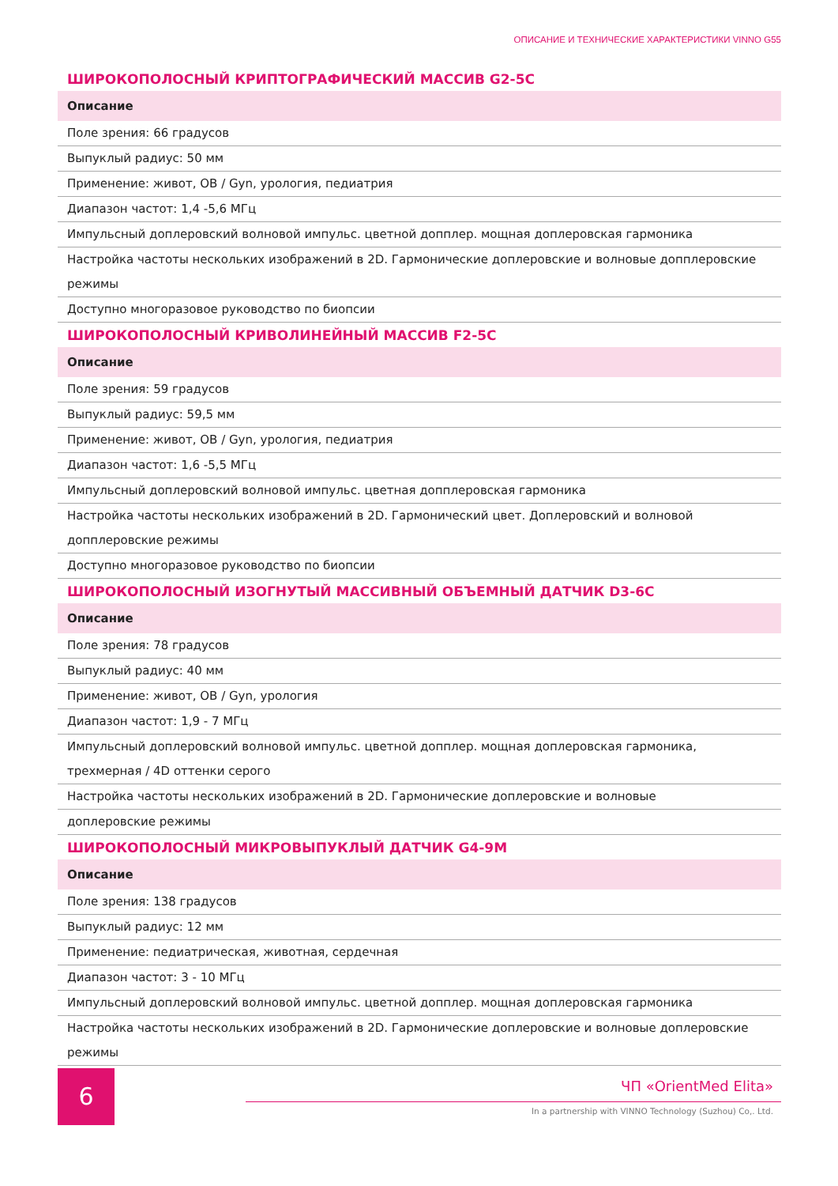ОПИСАНИЕ И ТЕХНИЧЕСКИЕ ХАРАКТЕРИСТИКИ VINNO G55
ШИРОКОПОЛОСНЫЙ КРИПТОГРАФИЧЕСКИЙ МАССИВ G2-5C
| Описание |
| --- |
| Поле зрения: 66 градусов |
| Выпуклый радиус: 50 мм |
| Применение: живот, OB / Gyn, урология, педиатрия |
| Диапазон частот: 1,4 -5,6 МГц |
| Импульсный доплеровский волновой импульс. цветной допплер. мощная доплеровская гармоника |
| Настройка частоты нескольких изображений в 2D. Гармонические доплеровские и волновые допплеровские режимы |
| Доступно многоразовое руководство по биопсии |
ШИРОКОПОЛОСНЫЙ КРИВОЛИНЕЙНЫЙ МАССИВ F2-5C
| Описание |
| --- |
| Поле зрения: 59 градусов |
| Выпуклый радиус: 59,5 мм |
| Применение: живот, OB / Gyn, урология, педиатрия |
| Диапазон частот: 1,6 -5,5 МГц |
| Импульсный доплеровский волновой импульс. цветная допплеровская гармоника |
| Настройка частоты нескольких изображений в 2D. Гармонический цвет. Доплеровский и волновой допплеровские режимы |
| Доступно многоразовое руководство по биопсии |
ШИРОКОПОЛОСНЫЙ ИЗОГНУТЫЙ МАССИВНЫЙ ОБЪЕМНЫЙ ДАТЧИК D3-6C
| Описание |
| --- |
| Поле зрения: 78 градусов |
| Выпуклый радиус: 40 мм |
| Применение: живот, OB / Gyn, урология |
| Диапазон частот: 1,9 - 7 МГц |
| Импульсный доплеровский волновой импульс. цветной допплер. мощная доплеровская гармоника, трехмерная / 4D оттенки серого |
| Настройка частоты нескольких изображений в 2D. Гармонические доплеровские и волновые |
| доплеровские режимы |
ШИРОКОПОЛОСНЫЙ МИКРОВЫПУКЛЫЙ ДАТЧИК G4-9M
| Описание |
| --- |
| Поле зрения: 138 градусов |
| Выпуклый радиус: 12 мм |
| Применение: педиатрическая, животная, сердечная |
| Диапазон частот: 3 - 10 МГц |
| Импульсный доплеровский волновой импульс. цветной допплер. мощная доплеровская гармоника |
| Настройка частоты нескольких изображений в 2D. Гармонические доплеровские и волновые доплеровские режимы |
6 ЧП «OrientMed Elita»
In a partnership with VINNO Technology (Suzhou) Co,. Ltd.